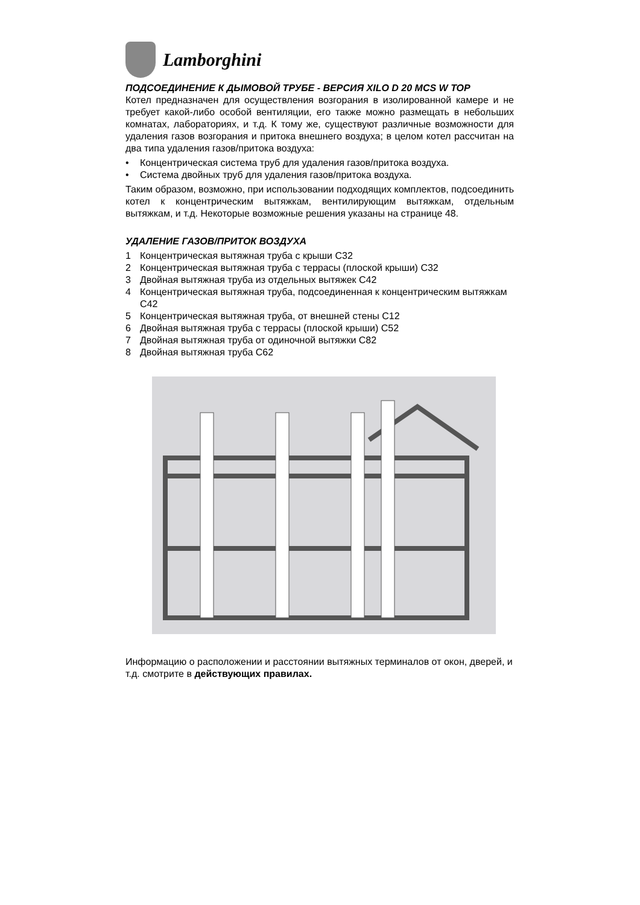Lamborghini
ПОДСОЕДИНЕНИЕ К ДЫМОВОЙ ТРУБЕ - ВЕРСИЯ XILO D 20 MCS W TOP
Котел предназначен для осуществления возгорания в изолированной камере и не требует какой-либо особой вентиляции, его также можно размещать в небольших комнатах, лабораториях, и т.д. К тому же, существуют различные возможности для удаления газов возгорания и притока внешнего воздуха; в целом котел рассчитан на два типа удаления газов/притока воздуха:
• Концентрическая система труб для удаления газов/притока воздуха.
• Система двойных труб для удаления газов/притока воздуха.
Таким образом, возможно, при использовании подходящих комплектов, подсоединить котел к концентрическим вытяжкам, вентилирующим вытяжкам, отдельным вытяжкам, и т.д. Некоторые возможные решения указаны на странице 48.
УДАЛЕНИЕ ГАЗОВ/ПРИТОК ВОЗДУХА
1 Концентрическая вытяжная труба с крыши C32
2 Концентрическая вытяжная труба с террасы (плоской крыши) C32
3 Двойная вытяжная труба из отдельных вытяжек C42
4 Концентрическая вытяжная труба, подсоединенная к концентрическим вытяжкам C42
5 Концентрическая вытяжная труба, от внешней стены C12
6 Двойная вытяжная труба с террасы (плоской крыши) C52
7 Двойная вытяжная труба от одиночной вытяжки C82
8 Двойная вытяжная труба C62
Информацию о расположении и расстоянии вытяжных терминалов от окон, дверей, и т.д. смотрите в действующих правилах.